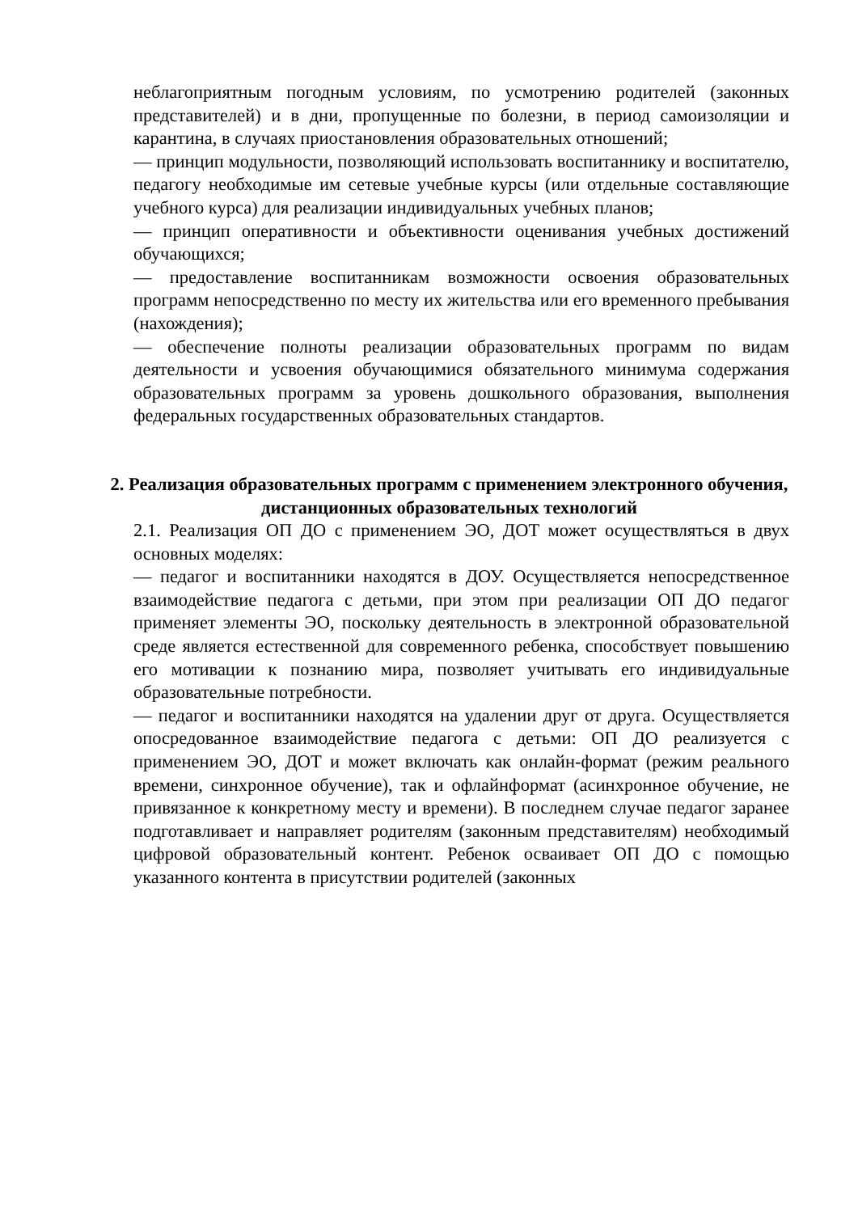неблагоприятным погодным условиям, по усмотрению родителей (законных представителей) и в дни, пропущенные по болезни, в период самоизоляции и карантина, в случаях приостановления образовательных отношений;
— принцип модульности, позволяющий использовать воспитаннику и воспитателю, педагогу необходимые им сетевые учебные курсы (или отдельные составляющие учебного курса) для реализации индивидуальных учебных планов;
— принцип оперативности и объективности оценивания учебных достижений обучающихся;
— предоставление воспитанникам возможности освоения образовательных программ непосредственно по месту их жительства или его временного пребывания (нахождения);
— обеспечение полноты реализации образовательных программ по видам деятельности и усвоения обучающимися обязательного минимума содержания образовательных программ за уровень дошкольного образования, выполнения федеральных государственных образовательных стандартов.
2. Реализация образовательных программ с применением электронного обучения, дистанционных образовательных технологий
2.1. Реализация ОП ДО с применением ЭО, ДОТ может осуществляться в двух основных моделях:
— педагог и воспитанники находятся в ДОУ. Осуществляется непосредственное взаимодействие педагога с детьми, при этом при реализации ОП ДО педагог применяет элементы ЭО, поскольку деятельность в электронной образовательной среде является естественной для современного ребенка, способствует повышению его мотивации к познанию мира, позволяет учитывать его индивидуальные образовательные потребности.
— педагог и воспитанники находятся на удалении друг от друга. Осуществляется опосредованное взаимодействие педагога с детьми: ОП ДО реализуется с применением ЭО, ДОТ и может включать как онлайн-формат (режим реального времени, синхронное обучение), так и офлайнформат (асинхронное обучение, не привязанное к конкретному месту и времени). В последнем случае педагог заранее подготавливает и направляет родителям (законным представителям) необходимый цифровой образовательный контент. Ребенок осваивает ОП ДО с помощью указанного контента в присутствии родителей (законных